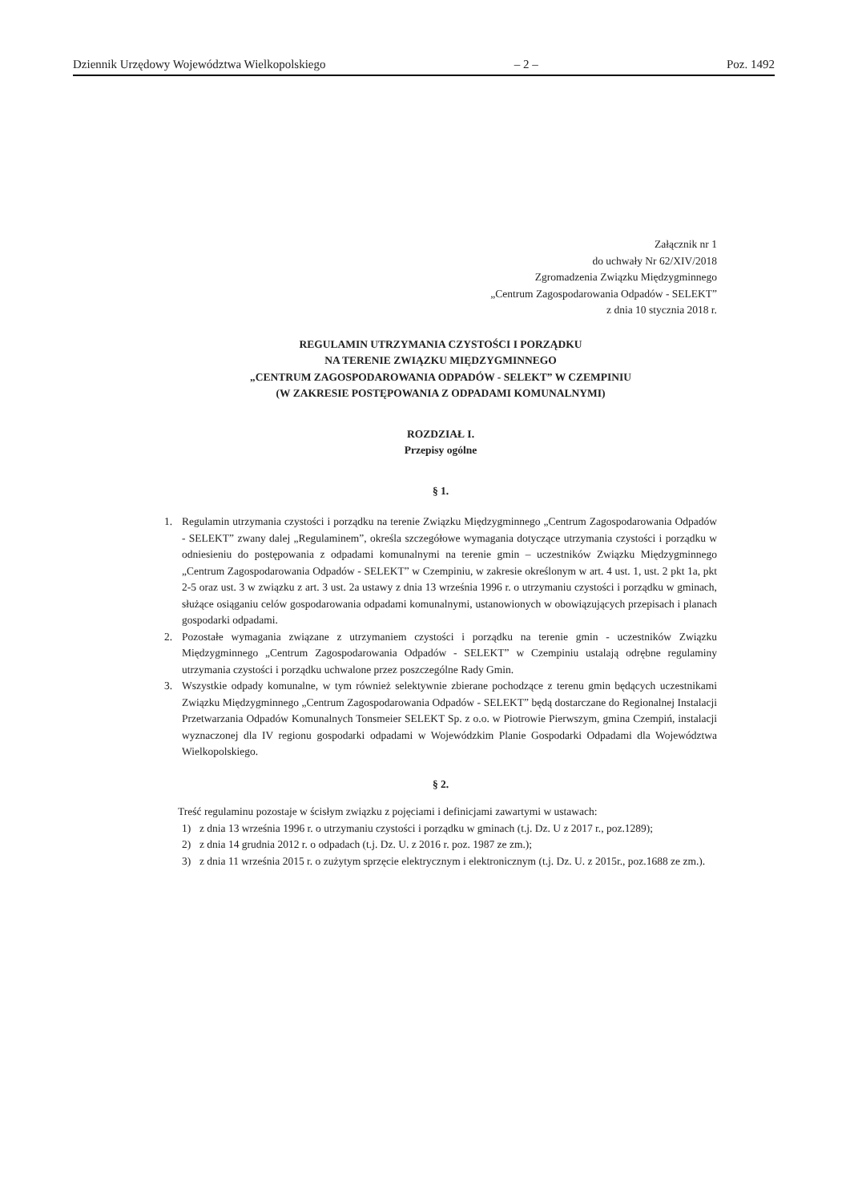Dziennik Urzędowy Województwa Wielkopolskiego – 2 – Poz. 1492
Załącznik nr 1
do uchwały Nr 62/XIV/2018
Zgromadzenia Związku Międzygminnego
„Centrum Zagospodarowania Odpadów - SELEKT”
z dnia 10 stycznia 2018 r.
REGULAMIN UTRZYMANIA CZYSTOŚCI I PORZĄDKU
NA TERENIE ZWIĄZKU MIĘDZYGMINNEGO
„CENTRUM ZAGOSPODAROWANIA ODPADÓW - SELEKT” W CZEMPINIU
(W ZAKRESIE POSTĘPOWANIA Z ODPADAMI KOMUNALNYMI)
ROZDZIAŁ I.
Przepisy ogólne
§ 1.
1. Regulamin utrzymania czystości i porządku na terenie Związku Międzygminnego „Centrum Zagospodarowania Odpadów - SELEKT” zwany dalej „Regulaminem”, określa szczegółowe wymagania dotyczące utrzymania czystości i porządku w odniesieniu do postępowania z odpadami komunalnymi na terenie gmin – uczestników Związku Międzygminnego „Centrum Zagospodarowania Odpadów - SELEKT” w Czempiniu, w zakresie określonym w art. 4 ust. 1, ust. 2 pkt 1a, pkt 2-5 oraz ust. 3 w związku z art. 3 ust. 2a ustawy z dnia 13 września 1996 r. o utrzymaniu czystości i porządku w gminach, służące osiąganiu celów gospodarowania odpadami komunalnymi, ustanowionych w obowiązujących przepisach i planach gospodarki odpadami.
2. Pozostałe wymagania związane z utrzymaniem czystości i porządku na terenie gmin - uczestników Związku Międzygminnego „Centrum Zagospodarowania Odpadów - SELEKT” w Czempiniu ustalają odrębne regulaminy utrzymania czystości i porządku uchwalone przez poszczególne Rady Gmin.
3. Wszystkie odpady komunalne, w tym również selektywnie zbierane pochodzące z terenu gmin będących uczestnikami Związku Międzygminnego „Centrum Zagospodarowania Odpadów - SELEKT” będą dostarczane do Regionalnej Instalacji Przetwarzania Odpadów Komunalnych Tonsmeier SELEKT Sp. z o.o. w Piotrowie Pierwszym, gmina Czempiń, instalacji wyznaczonej dla IV regionu gospodarki odpadami w Wojewódzkim Planie Gospodarki Odpadami dla Województwa Wielkopolskiego.
§ 2.
Treść regulaminu pozostaje w ścisłym związku z pojęciami i definicjami zawartymi w ustawach:
1) z dnia 13 września 1996 r. o utrzymaniu czystości i porządku w gminach (t.j. Dz. U z 2017 r., poz.1289);
2) z dnia 14 grudnia 2012 r. o odpadach (t.j. Dz. U. z 2016 r. poz. 1987 ze zm.);
3) z dnia 11 września 2015 r. o zużytym sprzęcie elektrycznym i elektronicznym (t.j. Dz. U. z 2015r., poz.1688 ze zm.).